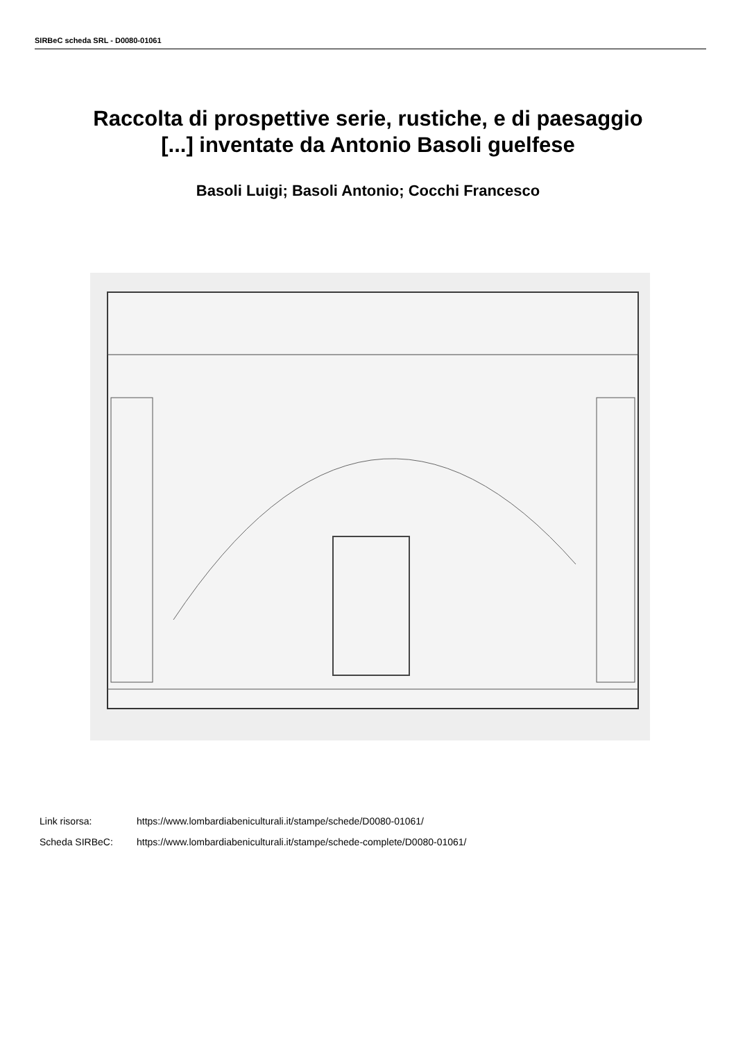SIRBeC scheda SRL - D0080-01061
Raccolta di prospettive serie, rustiche, e di paesaggio
[...] inventate da Antonio Basoli guelfese
Basoli Luigi; Basoli Antonio; Cocchi Francesco
Link risorsa: https://www.lombardiabeniculturali.it/stampe/schede/D0080-01061/
Scheda SIRBeC: https://www.lombardiabeniculturali.it/stampe/schede-complete/D0080-01061/